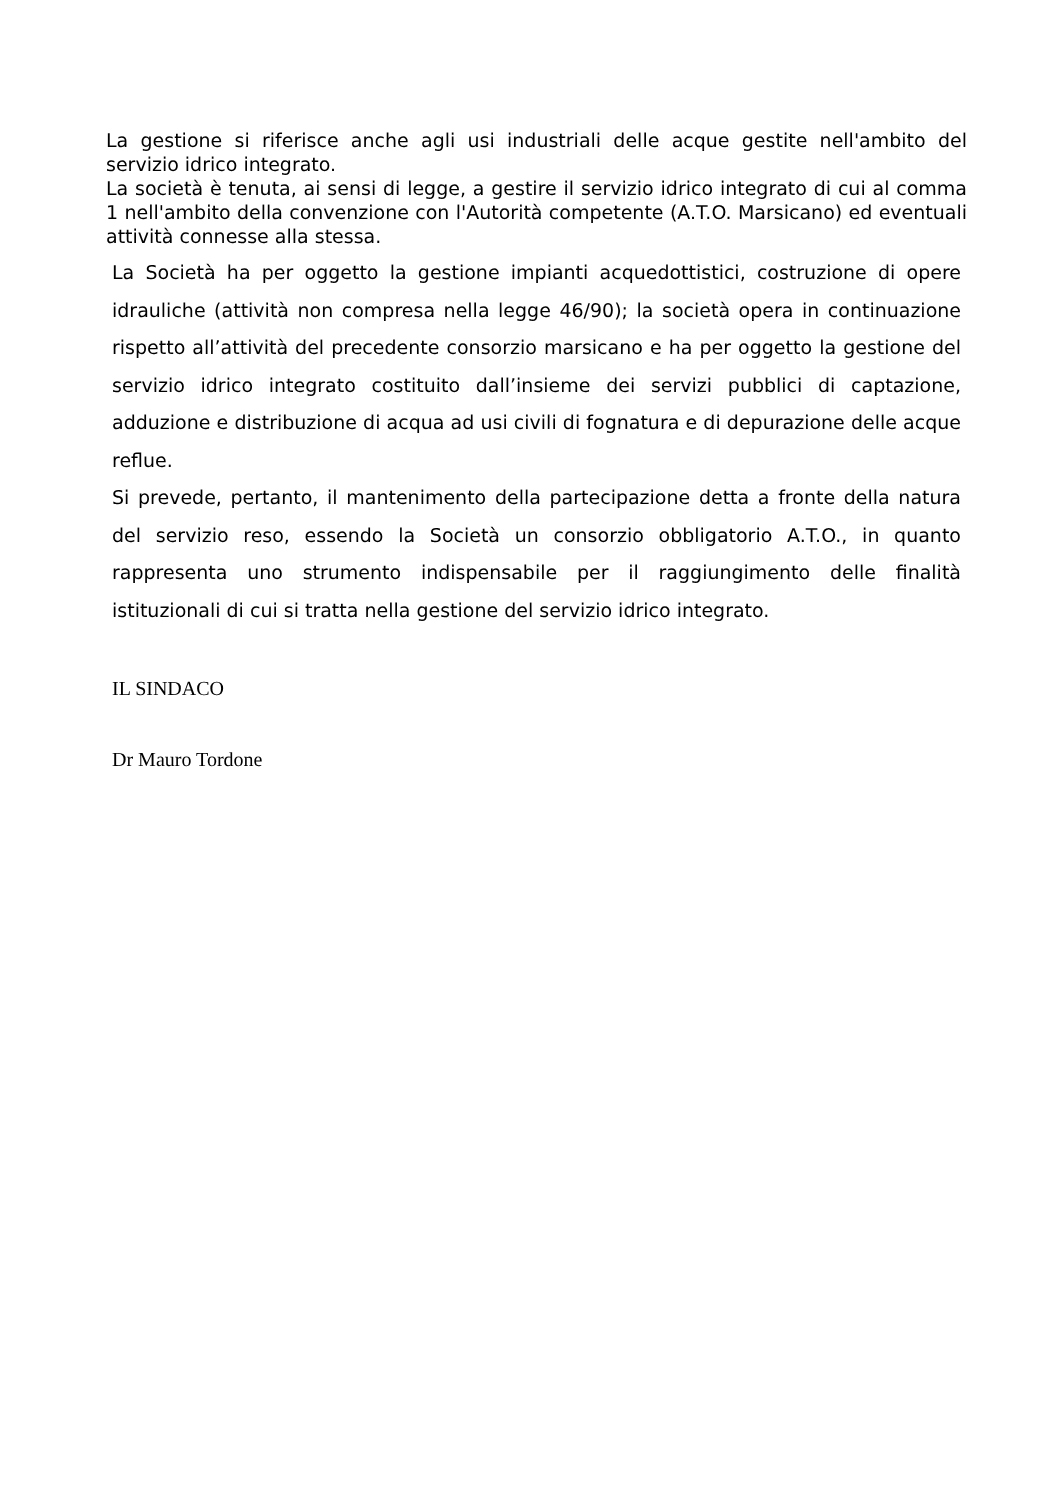La gestione si riferisce anche agli usi industriali delle acque gestite nell'ambito del servizio idrico integrato.
La società è tenuta, ai sensi di legge, a gestire il servizio idrico integrato di cui al comma 1 nell'ambito della convenzione con l'Autorità competente (A.T.O. Marsicano) ed eventuali attività connesse alla stessa.
La Società ha per oggetto la gestione impianti acquedottistici, costruzione di opere idrauliche (attività non compresa nella legge 46/90); la società opera in continuazione rispetto all’attività del precedente consorzio marsicano e ha per oggetto la gestione del servizio idrico integrato costituito dall’insieme dei servizi pubblici di captazione, adduzione e distribuzione di acqua ad usi civili di fognatura e di depurazione delle acque reflue.
Si prevede, pertanto, il mantenimento della partecipazione detta a fronte della natura del servizio reso, essendo la Società un consorzio obbligatorio A.T.O., in quanto rappresenta uno strumento indispensabile per il raggiungimento delle finalità istituzionali di cui si tratta nella gestione del servizio idrico integrato.
IL SINDACO
Dr Mauro Tordone